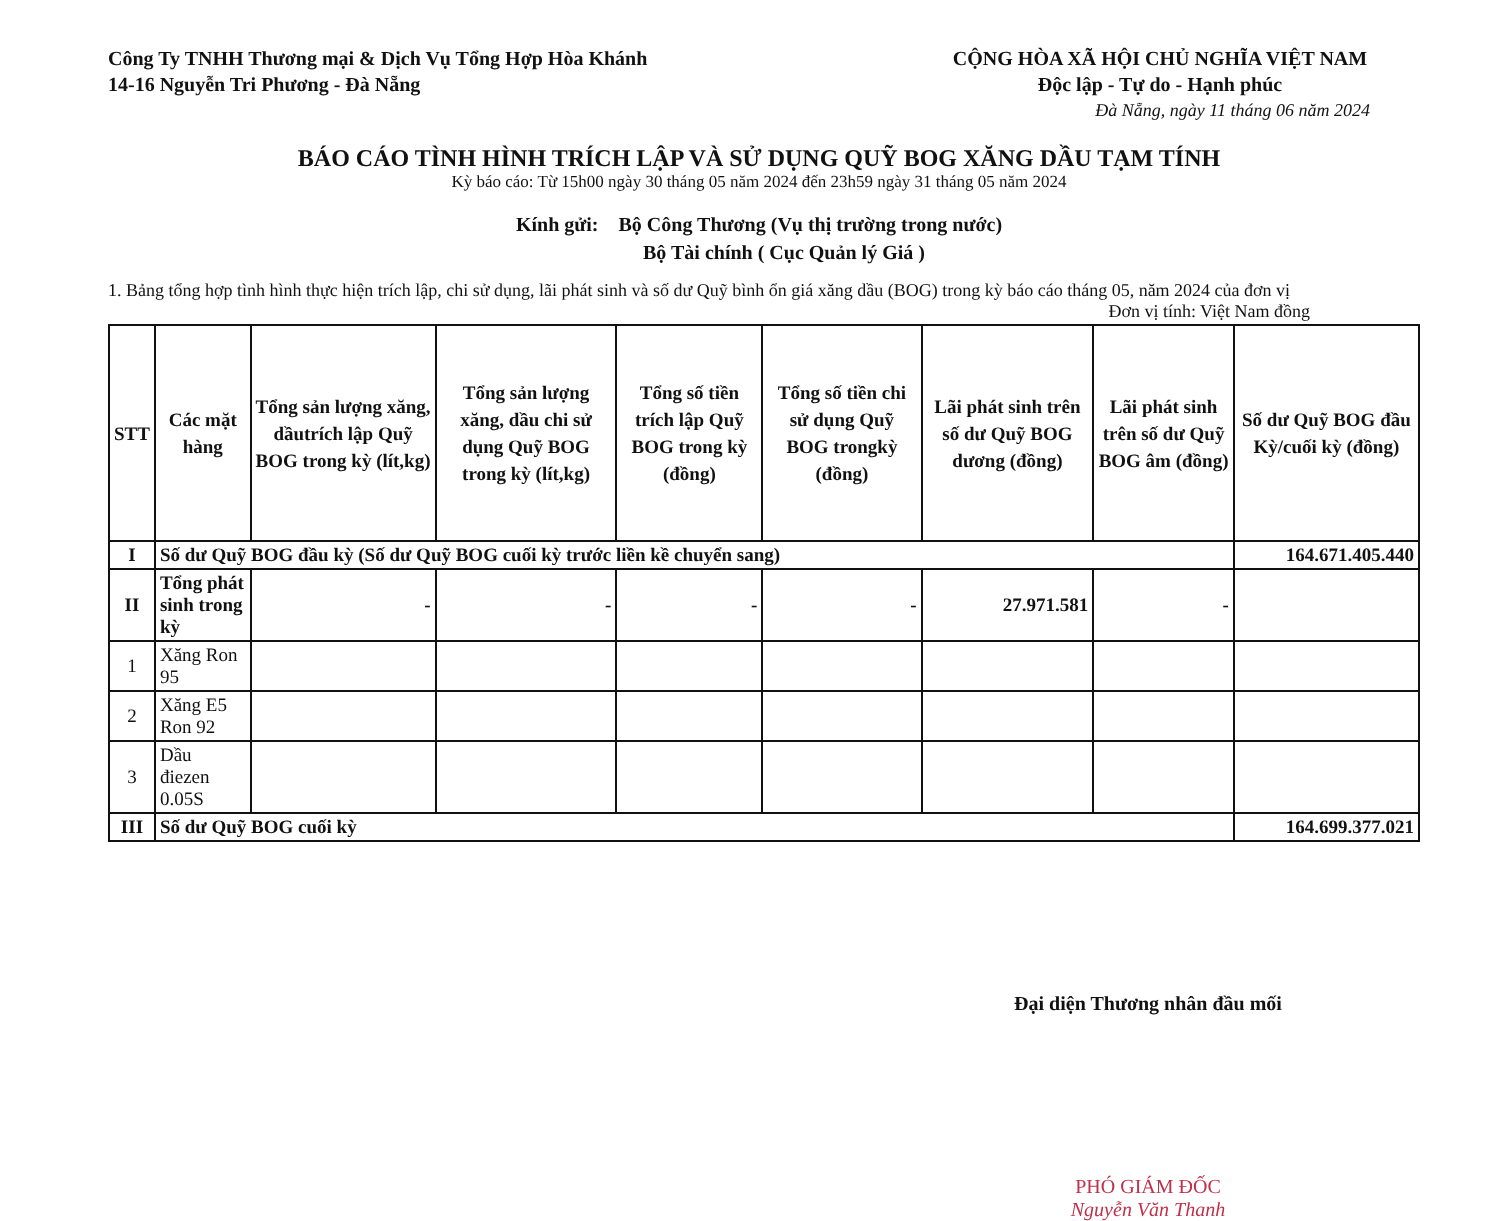Công Ty TNHH Thương mại & Dịch Vụ Tổng Hợp Hòa Khánh
14-16 Nguyễn Tri Phương - Đà Nẵng
CỘNG HÒA XÃ HỘI CHỦ NGHĨA VIỆT NAM
Độc lập - Tự do - Hạnh phúc
Đà Nẵng, ngày 11 tháng 06 năm 2024
BÁO CÁO TÌNH HÌNH TRÍCH LẬP VÀ SỬ DỤNG QUỸ BOG XĂNG DẦU TẠM TÍNH
Kỳ báo cáo: Từ 15h00 ngày 30 tháng 05 năm 2024 đến 23h59 ngày 31 tháng 05 năm 2024
Kính gửi: Bộ Công Thương (Vụ thị trường trong nước)
Bộ Tài chính ( Cục Quản lý Giá )
1. Bảng tổng hợp tình hình thực hiện trích lập, chi sử dụng, lãi phát sinh và số dư Quỹ bình ổn giá xăng dầu (BOG) trong kỳ báo cáo tháng 05, năm 2024 của đơn vị
Đơn vị tính: Việt Nam đồng
| STT | Các mặt hàng | Tổng sản lượng xăng, dầutrích lập Quỹ BOG trong kỳ (lít,kg) | Tổng sản lượng xăng, dầu chi sử dụng Quỹ BOG trong kỳ (lít,kg) | Tổng số tiền trích lập Quỹ BOG trong kỳ (đồng) | Tổng số tiền chi sử dụng Quỹ BOG trongkỳ (đồng) | Lãi phát sinh trên số dư Quỹ BOG dương (đồng) | Lãi phát sinh trên số dư Quỹ BOG âm (đồng) | Số dư Quỹ BOG đầu Kỳ/cuối kỳ (đồng) |
| --- | --- | --- | --- | --- | --- | --- | --- | --- |
| I | Số dư Quỹ BOG đầu kỳ (Số dư Quỹ BOG cuối kỳ trước liền kề chuyển sang) | | | | | | | 164.671.405.440 |
| II | Tổng phát sinh trong kỳ | - | - | - | - | 27.971.581 | - | |
| 1 | Xăng Ron 95 | | | | | | | |
| 2 | Xăng E5 Ron 92 | | | | | | | |
| 3 | Dầu điezen 0.05S | | | | | | | |
| III | Số dư Quỹ BOG cuối kỳ | | | | | | | 164.699.377.021 |
Đại diện Thương nhân đầu mối
PHÓ GIÁM ĐỐC
Nguyễn Văn Thanh